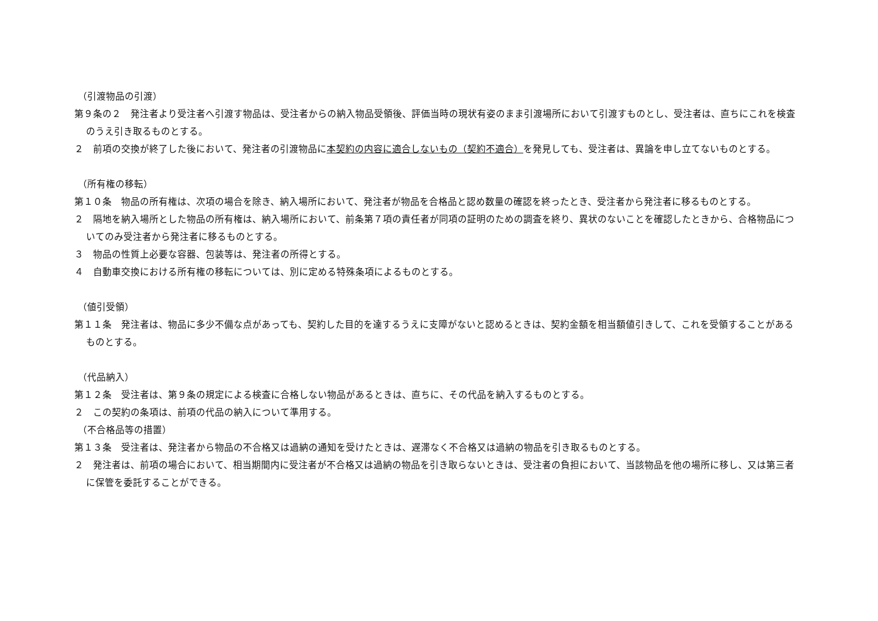（引渡物品の引渡）
第９条の２　発注者より受注者へ引渡す物品は、受注者からの納入物品受領後、評価当時の現状有姿のまま引渡場所において引渡すものとし、受注者は、直ちにこれを検査のうえ引き取るものとする。
２　前項の交換が終了した後において、発注者の引渡物品に本契約の内容に適合しないもの（契約不適合）を発見しても、受注者は、異論を申し立てないものとする。
（所有権の移転）
第１０条　物品の所有権は、次項の場合を除き、納入場所において、発注者が物品を合格品と認め数量の確認を終ったとき、受注者から発注者に移るものとする。
２　隔地を納入場所とした物品の所有権は、納入場所において、前条第７項の責任者が同項の証明のための調査を終り、異状のないことを確認したときから、合格物品についてのみ受注者から発注者に移るものとする。
３　物品の性質上必要な容器、包装等は、発注者の所得とする。
４　自動車交換における所有権の移転については、別に定める特殊条項によるものとする。
（値引受領）
第１１条　発注者は、物品に多少不備な点があっても、契約した目的を達するうえに支障がないと認めるときは、契約金額を相当額値引きして、これを受領することがあるものとする。
（代品納入）
第１２条　受注者は、第９条の規定による検査に合格しない物品があるときは、直ちに、その代品を納入するものとする。
２　この契約の条項は、前項の代品の納入について準用する。
（不合格品等の措置）
第１３条　受注者は、発注者から物品の不合格又は過納の通知を受けたときは、遅滞なく不合格又は過納の物品を引き取るものとする。
２　発注者は、前項の場合において、相当期間内に受注者が不合格又は過納の物品を引き取らないときは、受注者の負担において、当該物品を他の場所に移し、又は第三者に保管を委託することができる。